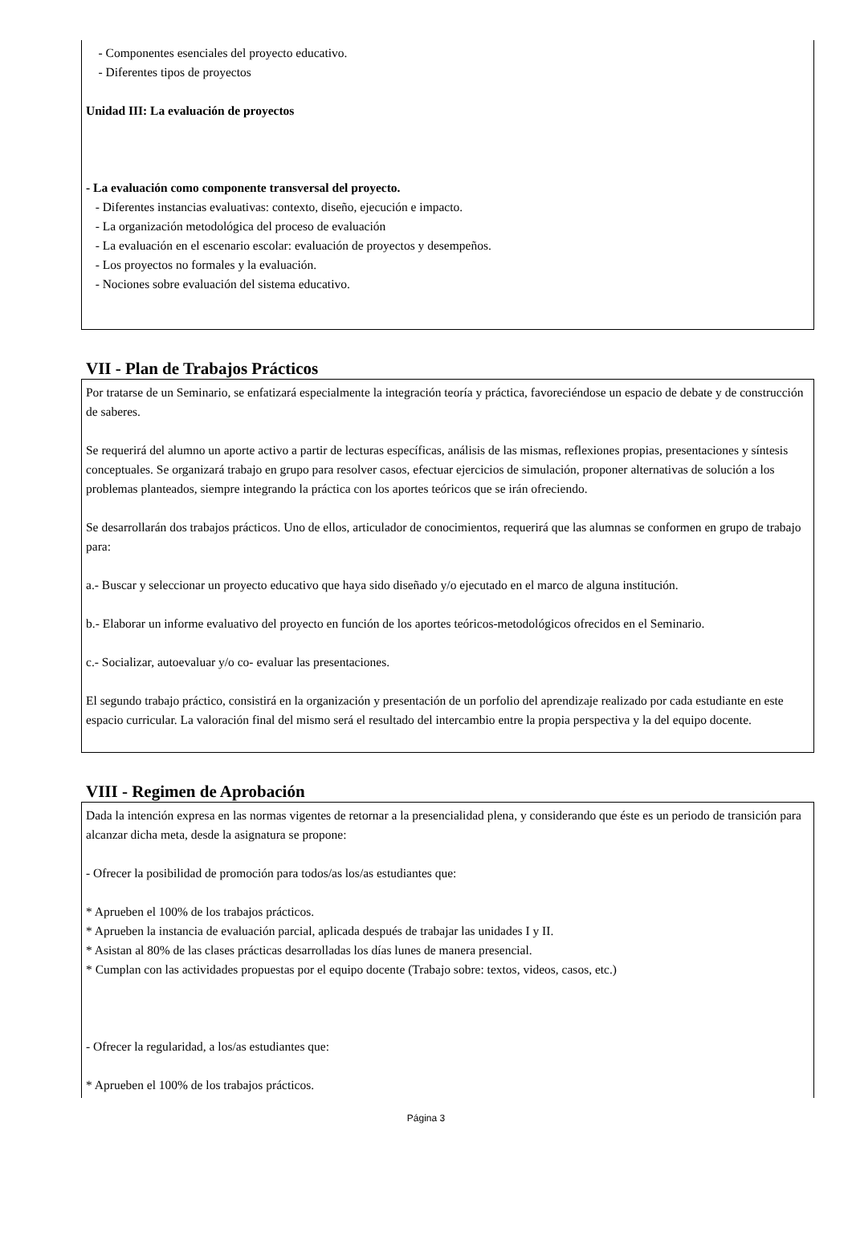- Componentes esenciales del proyecto educativo.
- Diferentes tipos de proyectos
Unidad III: La evaluación de proyectos
- La evaluación como componente transversal del proyecto.
- Diferentes instancias evaluativas: contexto, diseño, ejecución e impacto.
- La organización metodológica del proceso de evaluación
- La evaluación en el escenario escolar: evaluación de proyectos y desempeños.
- Los proyectos no formales y la evaluación.
- Nociones sobre evaluación del sistema educativo.
VII - Plan de Trabajos Prácticos
Por tratarse de un Seminario, se enfatizará especialmente la integración teoría y práctica, favoreciéndose un espacio de debate y de construcción de saberes.
Se requerirá del alumno un aporte activo a partir de lecturas específicas, análisis de las mismas, reflexiones propias, presentaciones y síntesis conceptuales. Se organizará trabajo en grupo para resolver casos, efectuar ejercicios de simulación, proponer alternativas de solución a los problemas planteados, siempre integrando la práctica con los aportes teóricos que se irán ofreciendo.
Se desarrollarán dos trabajos prácticos. Uno de ellos, articulador de conocimientos, requerirá que las alumnas se conformen en grupo de trabajo para:
a.- Buscar y seleccionar un proyecto educativo que haya sido diseñado y/o ejecutado en el marco de alguna institución.
b.- Elaborar un informe evaluativo del proyecto en función de los aportes teóricos-metodológicos ofrecidos en el Seminario.
c.- Socializar, autoevaluar y/o co- evaluar las presentaciones.
El segundo trabajo práctico, consistirá en la organización y presentación de un porfolio del aprendizaje realizado por cada estudiante en este espacio curricular. La valoración final del mismo será el resultado del intercambio entre la propia perspectiva y la del equipo docente.
VIII - Regimen de Aprobación
Dada la intención expresa en las normas vigentes de retornar a la presencialidad plena, y considerando que éste es un periodo de transición para alcanzar dicha meta, desde la asignatura se propone:
- Ofrecer la posibilidad de promoción para todos/as los/as estudiantes que:
* Aprueben el 100% de los trabajos prácticos.
* Aprueben la instancia de evaluación parcial, aplicada después de trabajar las unidades I y II.
* Asistan al 80% de las clases prácticas desarrolladas los días lunes de manera presencial.
* Cumplan con las actividades propuestas por el equipo docente (Trabajo sobre: textos, videos, casos, etc.)
- Ofrecer la regularidad, a los/as estudiantes que:
* Aprueben el 100% de los trabajos prácticos.
Página 3